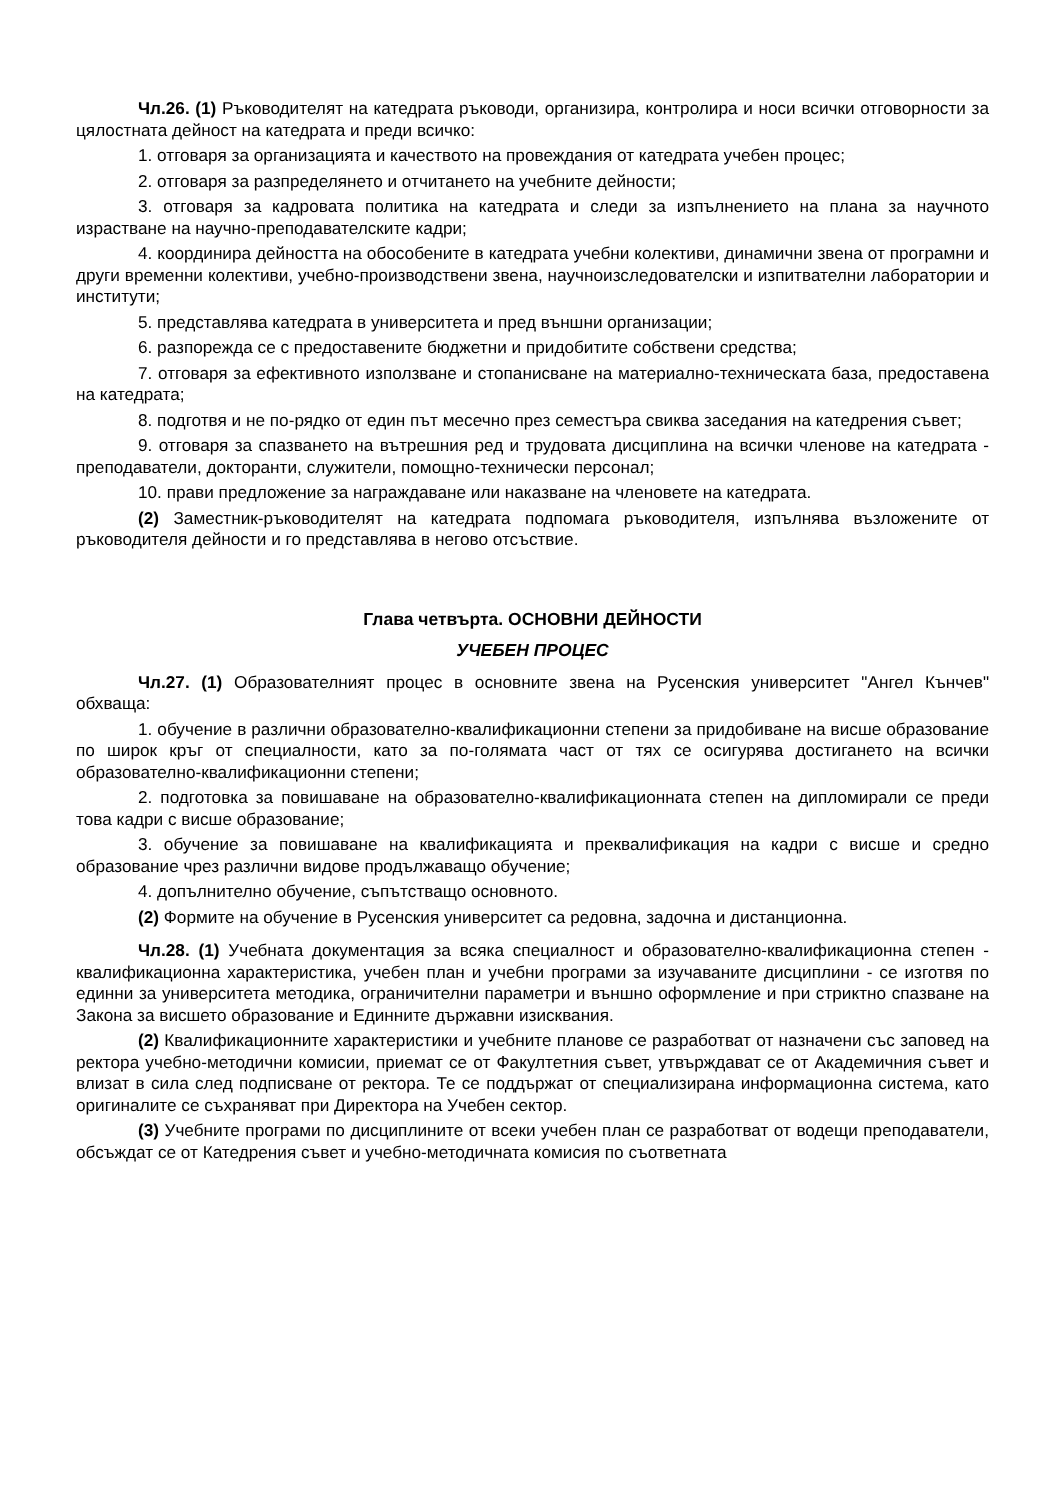Чл.26. (1) Ръководителят на катедрата ръководи, организира, контролира и носи всички отговорности за цялостната дейност на катедрата и преди всичко:
1. отговаря за организацията и качеството на провеждания от катедрата учебен процес;
2. отговаря за разпределянето и отчитането на учебните дейности;
3. отговаря за кадровата политика на катедрата и следи за изпълнението на плана за научното израстване на научно-преподавателските кадри;
4. координира дейността на обособените в катедрата учебни колективи, динамични звена от програмни и други временни колективи, учебно-производствени звена, научноизследователски и изпитвателни лаборатории и институти;
5. представлява катедрата в университета и пред външни организации;
6. разпорежда се с предоставените бюджетни и придобитите собствени средства;
7. отговаря за ефективното използване и стопанисване на материално-техническата база, предоставена на катедрата;
8. подготвя и не по-рядко от един път месечно през семестъра свиква заседания на катедрения съвет;
9. отговаря за спазването на вътрешния ред и трудовата дисциплина на всички членове на катедрата - преподаватели, докторанти, служители, помощно-технически персонал;
10. прави предложение за награждаване или наказване на членовете на катедрата.
(2) Заместник-ръководителят на катедрата подпомага ръководителя, изпълнява възложените от ръководителя дейности и го представлява в негово отсъствие.
Глава четвърта. ОСНОВНИ ДЕЙНОСТИ
УЧЕБЕН ПРОЦЕС
Чл.27. (1) Образователният процес в основните звена на Русенския университет "Ангел Кънчев" обхваща:
1. обучение в различни образователно-квалификационни степени за придобиване на висше образование по широк кръг от специалности, като за по-голямата част от тях се осигурява достигането на всички образователно-квалификационни степени;
2. подготовка за повишаване на образователно-квалификационната степен на дипломирали се преди това кадри с висше образование;
3. обучение за повишаване на квалификацията и преквалификация на кадри с висше и средно образование чрез различни видове продължаващо обучение;
4. допълнително обучение, съпътстващо основното.
(2) Формите на обучение в Русенския университет са редовна, задочна и дистанционна.
Чл.28. (1) Учебната документация за всяка специалност и образователно-квалификационна степен - квалификационна характеристика, учебен план и учебни програми за изучаваните дисциплини - се изготвя по единни за университета методика, ограничителни параметри и външно оформление и при стриктно спазване на Закона за висшето образование и Единните държавни изисквания.
(2) Квалификационните характеристики и учебните планове се разработват от назначени със заповед на ректора учебно-методични комисии, приемат се от Факултетния съвет, утвърждават се от Академичния съвет и влизат в сила след подписване от ректора. Те се поддържат от специализирана информационна система, като оригиналите се съхраняват при Директора на Учебен сектор.
(3) Учебните програми по дисциплините от всеки учебен план се разработват от водещи преподаватели, обсъждат се от Катедрения съвет и учебно-методичната комисия по съответната